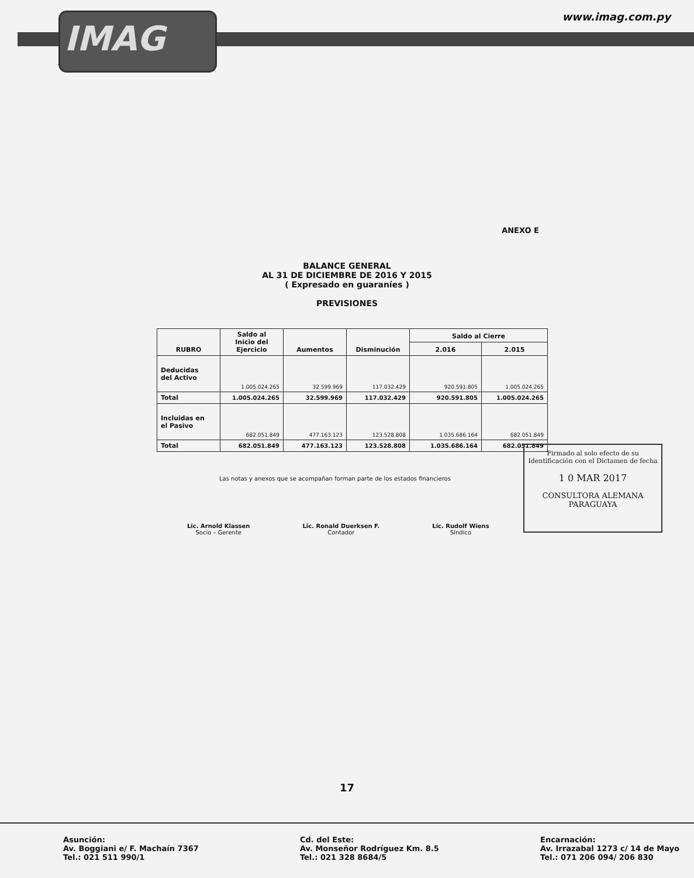IMAG
www.imag.com.py
ANEXO E
BALANCE GENERAL
AL 31 DE DICIEMBRE DE 2016 Y 2015
( Expresado en guaraníes )
PREVISIONES
| RUBRO | Saldo al Inicio del Ejercicio | Aumentos | Disminución | Saldo al Cierre | |
| --- | --- | --- | --- | --- | --- |
| | | | | 2.016 | 2.015 |
| Deducidas del Activo | 1.005.024.265 | 32.599.969 | 117.032.429 | 920.591.805 | 1.005.024.265 |
| Total | 1.005.024.265 | 32.599.969 | 117.032.429 | 920.591.805 | 1.005.024.265 |
| Incluidas en el Pasivo | 682.051.849 | 477.163.123 | 123.528.808 | 1.035.686.164 | 682.051.849 |
| Total | 682.051.849 | 477.163.123 | 123.528.808 | 1.035.686.164 | 682.051.849 |
Las notas y anexos que se acompañan forman parte de los estados financieros
Lic. Arnold Klassen
Socio – Gerente
Lic. Ronald Duerksen F.
Contador
Lic. Rudolf Wiens
Síndico
Firmado al solo efecto de su
Identificación con el Dictamen de fecha
1 0 MAR 2017
CONSULTORA ALEMANA PARAGUAYA
17
Asunción:
Av. Boggiani e/ F. Machaín 7367
Tel.: 021 511 990/1
Cd. del Este:
Av. Monseñor Rodríguez Km. 8.5
Tel.: 021 328 8684/5
Encarnación:
Av. Irrazabal 1273 c/ 14 de Mayo
Tel.: 071 206 094/ 206 830